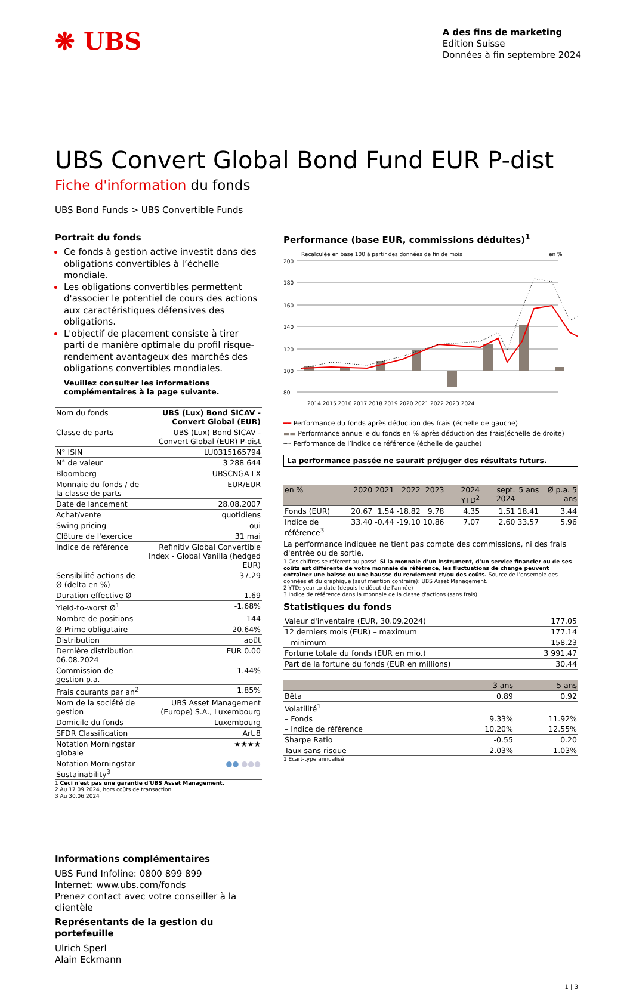❋ UBS
A des fins de marketing
Edition Suisse
Données à fin septembre 2024
UBS Convert Global Bond Fund EUR P-dist
Fiche d'information du fonds
UBS Bond Funds > UBS Convertible Funds
Portrait du fonds
Ce fonds à gestion active investit dans des obligations convertibles à l’échelle mondiale.
Les obligations convertibles permettent d'associer le potentiel de cours des actions aux caractéristiques défensives des obligations.
L'objectif de placement consiste à tirer parti de manière optimale du profil risque-rendement avantageux des marchés des obligations convertibles mondiales.
Veuillez consulter les informations complémentaires à la page suivante.
| Nom du fonds | UBS (Lux) Bond SICAV - Convert Global (EUR) |
| Classe de parts | UBS (Lux) Bond SICAV - Convert Global (EUR) P-dist |
| N° ISIN | LU0315165794 |
| N° de valeur | 3 288 644 |
| Bloomberg | UBSCNGA LX |
| Monnaie du fonds / de la classe de parts | EUR/EUR |
| Date de lancement | 28.08.2007 |
| Achat/vente | quotidiens |
| Swing pricing | oui |
| Clôture de l'exercice | 31 mai |
| Indice de référence | Refinitiv Global Convertible Index - Global Vanilla (hedged EUR) |
| Sensibilité actions de Ø (delta en %) | 37.29 |
| Duration effective Ø | 1.69 |
| Yield-to-worst Ø<sup>1</sup> | -1.68% |
| Nombre de positions | 144 |
| Ø Prime obligataire | 20.64% |
| Distribution | août |
| Dernière distribution 06.08.2024 | EUR 0.00 |
| Commission de gestion p.a. | 1.44% |
| Frais courants par an<sup>2</sup> | 1.85% |
| Nom de la société de gestion | UBS Asset Management (Europe) S.A., Luxembourg |
| Domicile du fonds | Luxembourg |
| SFDR Classification | Art.8 |
| Notation Morningstar globale | ★★★★ |
| Notation Morningstar Sustainability<sup>3</sup> | ●● ●●● |
1 Ceci n'est pas une garantie d'UBS Asset Management.
2 Au 17.09.2024, hors coûts de transaction
3 Au 30.06.2024
Performance (base EUR, commissions déduites)<sup>1</sup>
Recalculée en base 100 à partir des données de fin de mois
en %
200
180
160
140
120
100
80
2014 2015 2016 2017 2018 2019 2020 2021 2022 2023 2024
━━ Performance du fonds après déduction des frais (échelle de gauche)
▬▬ Performance annuelle du fonds en % après déduction des frais(échelle de droite)
┄┄ Performance de l’indice de référence (échelle de gauche)
La performance passée ne saurait préjuger des résultats futurs.
| en % | 2020 | 2021 | 2022 | 2023 | 2024 YTD<sup>2</sup> | sept. 2024 | 5 ans | Ø p.a. 5 ans |
| --- | --- | --- | --- | --- | --- | --- | --- | --- |
| Fonds (EUR) | 20.67 | 1.54 | -18.82 | 9.78 | 4.35 | 1.51 | 18.41 | 3.44 |
| Indice de référence<sup>3</sup> | 33.40 | -0.44 | -19.10 | 10.86 | 7.07 | 2.60 | 33.57 | 5.96 |
La performance indiquée ne tient pas compte des commissions, ni des frais d'entrée ou de sortie.
1 Ces chiffres se réfèrent au passé. Si la monnaie d’un instrument, d’un service financier ou de ses coûts est différente de votre monnaie de référence, les fluctuations de change peuvent entraîner une baisse ou une hausse du rendement et/ou des coûts. Source de l’ensemble des données et du graphique (sauf mention contraire): UBS Asset Management.
2 YTD: year-to-date (depuis le début de l'année)
3 Indice de référence dans la monnaie de la classe d'actions (sans frais)
Statistiques du fonds
| Valeur d'inventaire (EUR, 30.09.2024) | 177.05 |
| 12 derniers mois (EUR) – maximum | 177.14 |
| – minimum | 158.23 |
| Fortune totale du fonds (EUR en mio.) | 3 991.47 |
| Part de la fortune du fonds (EUR en millions) | 30.44 |
| | 3 ans | 5 ans |
| --- | --- | --- |
| Bêta | 0.89 | 0.92 |
| Volatilité<sup>1</sup> | | |
| – Fonds | 9.33% | 11.92% |
| – Indice de référence | 10.20% | 12.55% |
| Sharpe Ratio | -0.55 | 0.20 |
| Taux sans risque | 2.03% | 1.03% |
1 Ecart-type annualisé
Informations complémentaires
UBS Fund Infoline: 0800 899 899
Internet: www.ubs.com/fonds
Prenez contact avec votre conseiller à la clientèle
Représentants de la gestion du portefeuille
Ulrich Sperl
Alain Eckmann
1 | 3